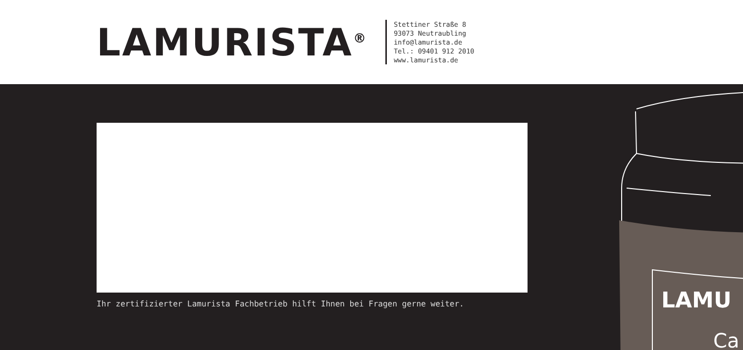LAMURISTA<sup>®</sup>
Stettiner Straße 8
93073 Neutraubling
info@lamurista.de
Tel.: 09401 912 2010
www.lamurista.de
Ihr zertifizierter Lamurista Fachbetrieb hilft Ihnen bei Fragen gerne weiter.
LAMU
Ca